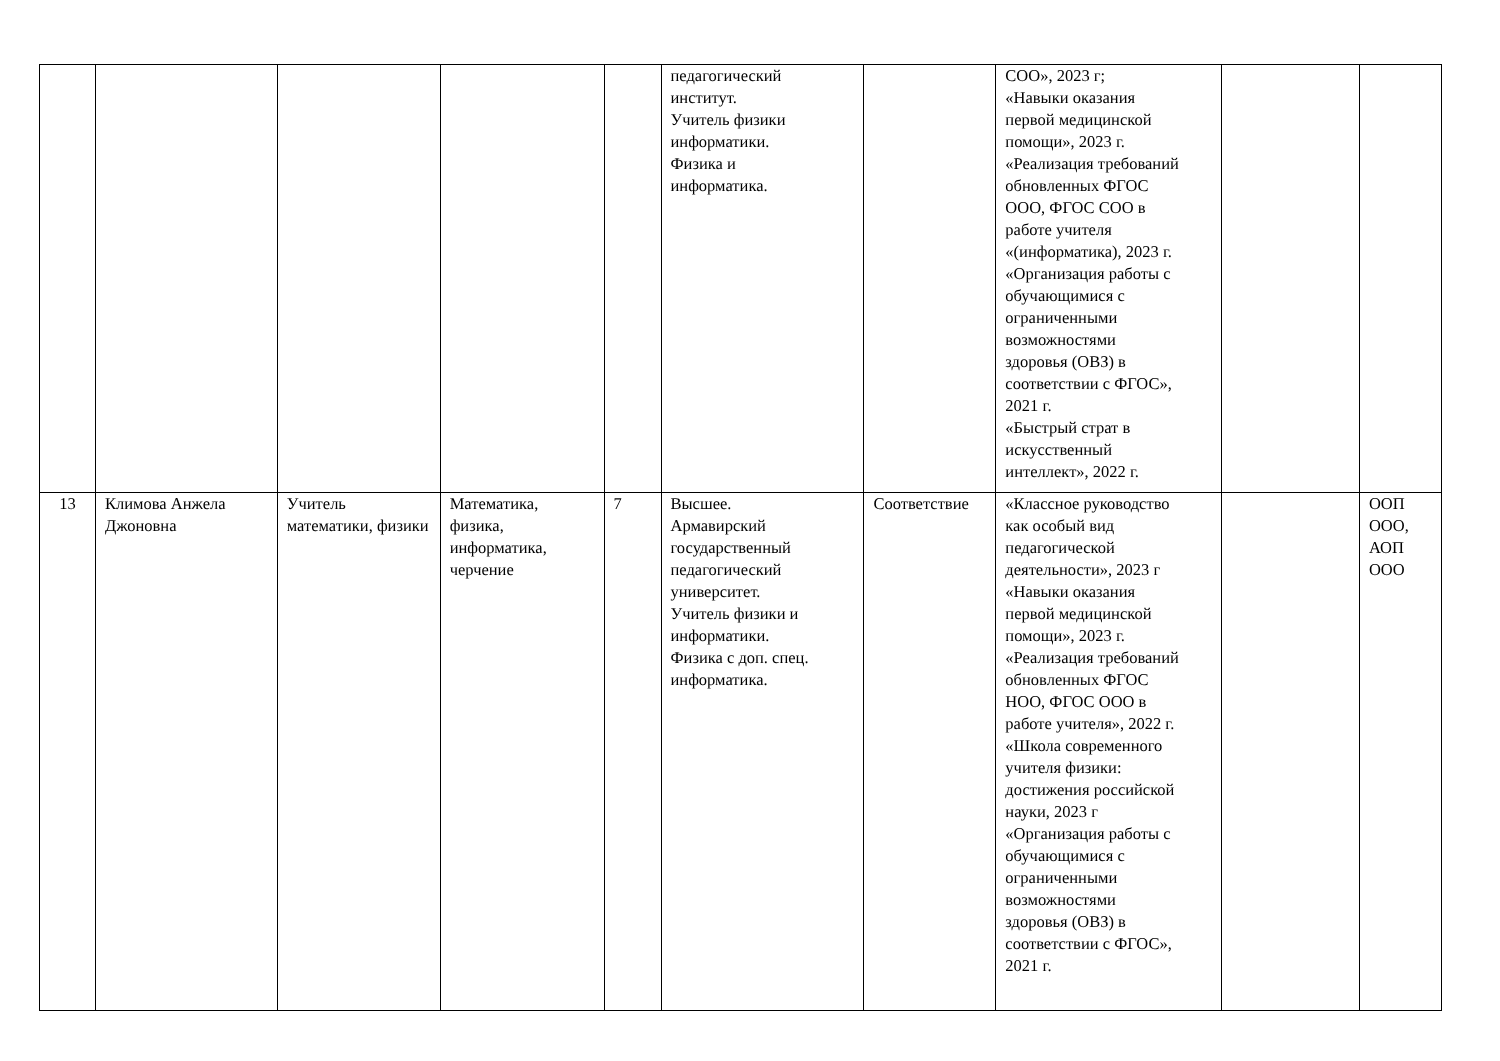| | | | | | педагогический институт. Учитель физики информатики. Физика и информатика. | | СОО», 2023 г; «Навыки оказания первой медицинской помощи», 2023 г. «Реализация требований обновленных ФГОС ООО, ФГОС СОО в работе учителя «(информатика), 2023 г. «Организация работы с обучающимися с ограниченными возможностями здоровья (ОВЗ) в соответствии с ФГОС», 2021 г. «Быстрый страт в искусственный интеллект», 2022 г. | | |
| 13 | Климова Анжела Джоновна | Учитель математики, физики | Математика, физика, информатика, черчение | 7 | Высшее. Армавирский государственный педагогический университет. Учитель физики и информатики. Физика с доп. спец. информатика. | Соответствие | «Классное руководство как особый вид педагогической деятельности», 2023 г «Навыки оказания первой медицинской помощи», 2023 г. «Реализация требований обновленных ФГОС НОО, ФГОС ООО в работе учителя», 2022 г. «Школа современного учителя физики: достижения российской науки, 2023 г «Организация работы с обучающимися с ограниченными возможностями здоровья (ОВЗ) в соответствии с ФГОС», 2021 г. | | ООП ООО, АОП ООО |